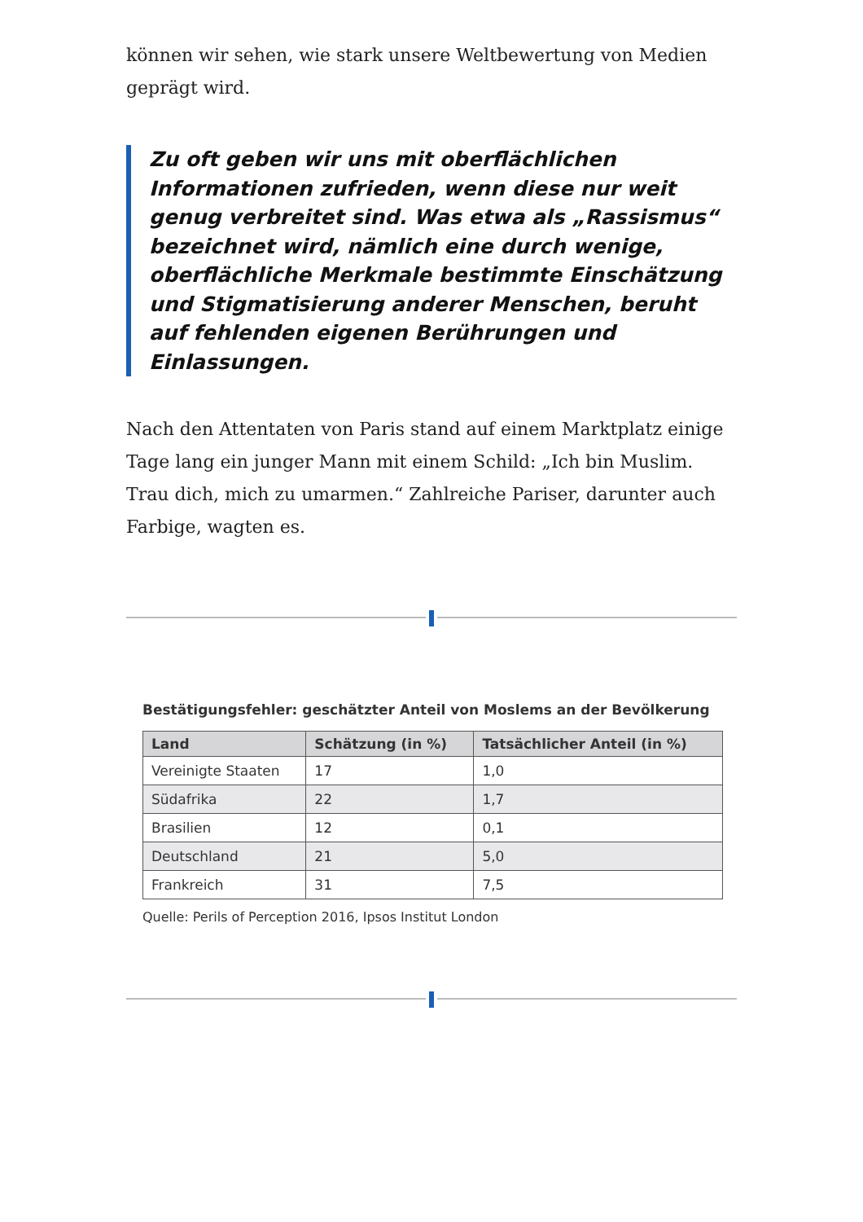können wir sehen, wie stark unsere Weltbewertung von Medien geprägt wird.
Zu oft geben wir uns mit oberflächlichen Informationen zufrieden, wenn diese nur weit genug verbreitet sind. Was etwa als „Rassismus“ bezeichnet wird, nämlich eine durch wenige, oberflächliche Merkmale bestimmte Einschätzung und Stigmatisierung anderer Menschen, beruht auf fehlenden eigenen Berührungen und Einlassungen.
Nach den Attentaten von Paris stand auf einem Marktplatz einige Tage lang ein junger Mann mit einem Schild: „Ich bin Muslim. Trau dich, mich zu umarmen.“ Zahlreiche Pariser, darunter auch Farbige, wagten es.
Bestätigungsfehler: geschätzter Anteil von Moslems an der Bevölkerung
| Land | Schätzung (in %) | Tatsächlicher Anteil (in %) |
| --- | --- | --- |
| Vereinigte Staaten | 17 | 1,0 |
| Südafrika | 22 | 1,7 |
| Brasilien | 12 | 0,1 |
| Deutschland | 21 | 5,0 |
| Frankreich | 31 | 7,5 |
Quelle: Perils of Perception 2016, Ipsos Institut London